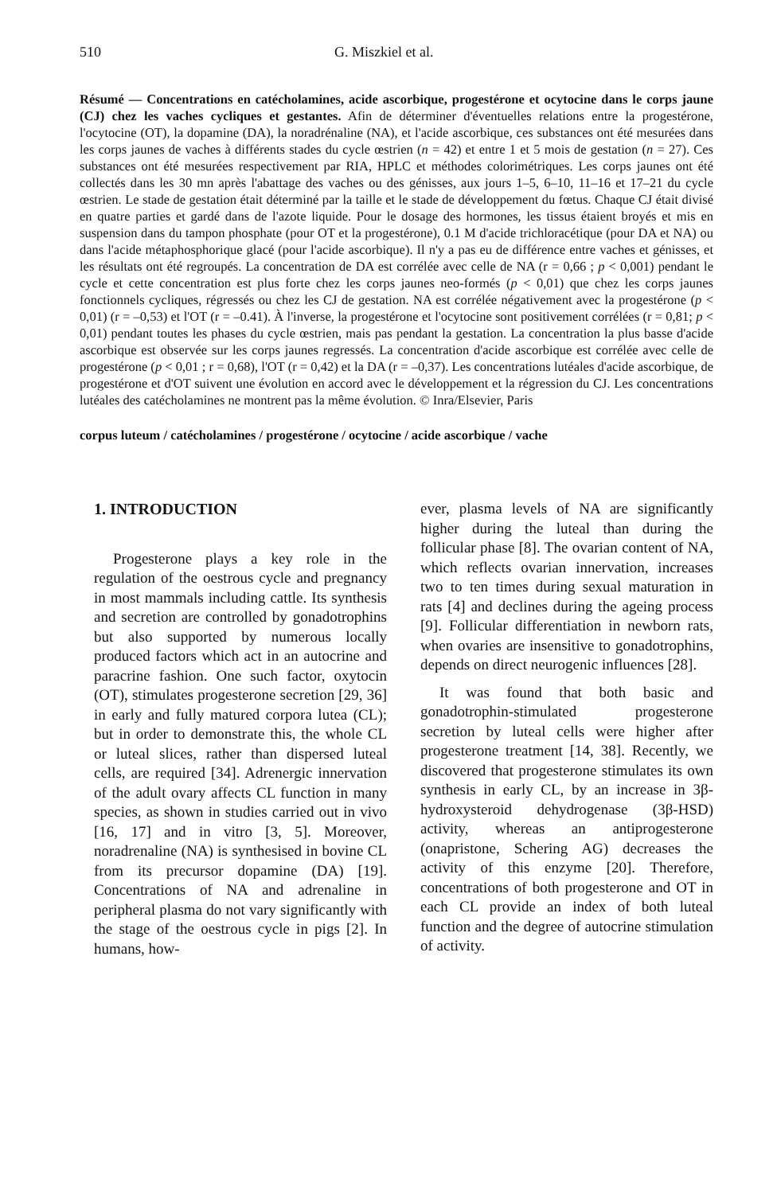510 G. Miszkiel et al.
Résumé — Concentrations en catécholamines, acide ascorbique, progestérone et ocytocine dans le corps jaune (CJ) chez les vaches cycliques et gestantes. Afin de déterminer d'éventuelles relations entre la progestérone, l'ocytocine (OT), la dopamine (DA), la noradrénaline (NA), et l'acide ascorbique, ces substances ont été mesurées dans les corps jaunes de vaches à différents stades du cycle œstrien (n = 42) et entre 1 et 5 mois de gestation (n = 27). Ces substances ont été mesurées respectivement par RIA, HPLC et méthodes colorimétriques. Les corps jaunes ont été collectés dans les 30 mn après l'abattage des vaches ou des génisses, aux jours 1–5, 6–10, 11–16 et 17–21 du cycle œstrien. Le stade de gestation était déterminé par la taille et le stade de développement du fœtus. Chaque CJ était divisé en quatre parties et gardé dans de l'azote liquide. Pour le dosage des hormones, les tissus étaient broyés et mis en suspension dans du tampon phosphate (pour OT et la progestérone), 0.1 M d'acide trichloracétique (pour DA et NA) ou dans l'acide métaphosphorique glacé (pour l'acide ascorbique). Il n'y a pas eu de différence entre vaches et génisses, et les résultats ont été regroupés. La concentration de DA est corrélée avec celle de NA (r = 0,66 ; p < 0,001) pendant le cycle et cette concentration est plus forte chez les corps jaunes neo-formés (p < 0,01) que chez les corps jaunes fonctionnels cycliques, régressés ou chez les CJ de gestation. NA est corrélée négativement avec la progestérone (p < 0,01) (r = –0,53) et l'OT (r = –0.41). À l'inverse, la progestérone et l'ocytocine sont positivement corrélées (r = 0,81; p < 0,01) pendant toutes les phases du cycle œstrien, mais pas pendant la gestation. La concentration la plus basse d'acide ascorbique est observée sur les corps jaunes regressés. La concentration d'acide ascorbique est corrélée avec celle de progestérone (p < 0,01 ; r = 0,68), l'OT (r = 0,42) et la DA (r = –0,37). Les concentrations lutéales d'acide ascorbique, de progestérone et d'OT suivent une évolution en accord avec le développement et la régression du CJ. Les concentrations lutéales des catécholamines ne montrent pas la même évolution. © Inra/Elsevier, Paris
corpus luteum / catécholamines / progestérone / ocytocine / acide ascorbique / vache
1. INTRODUCTION
Progesterone plays a key role in the regulation of the oestrous cycle and pregnancy in most mammals including cattle. Its synthesis and secretion are controlled by gonadotrophins but also supported by numerous locally produced factors which act in an autocrine and paracrine fashion. One such factor, oxytocin (OT), stimulates progesterone secretion [29, 36] in early and fully matured corpora lutea (CL); but in order to demonstrate this, the whole CL or luteal slices, rather than dispersed luteal cells, are required [34]. Adrenergic innervation of the adult ovary affects CL function in many species, as shown in studies carried out in vivo [16, 17] and in vitro [3, 5]. Moreover, noradrenaline (NA) is synthesised in bovine CL from its precursor dopamine (DA) [19]. Concentrations of NA and adrenaline in peripheral plasma do not vary significantly with the stage of the oestrous cycle in pigs [2]. In humans, how-
ever, plasma levels of NA are significantly higher during the luteal than during the follicular phase [8]. The ovarian content of NA, which reflects ovarian innervation, increases two to ten times during sexual maturation in rats [4] and declines during the ageing process [9]. Follicular differentiation in newborn rats, when ovaries are insensitive to gonadotrophins, depends on direct neurogenic influences [28].
It was found that both basic and gonadotrophin-stimulated progesterone secretion by luteal cells were higher after progesterone treatment [14, 38]. Recently, we discovered that progesterone stimulates its own synthesis in early CL, by an increase in 3β-hydroxysteroid dehydrogenase (3β-HSD) activity, whereas an antiprogesterone (onapristone, Schering AG) decreases the activity of this enzyme [20]. Therefore, concentrations of both progesterone and OT in each CL provide an index of both luteal function and the degree of autocrine stimulation of activity.